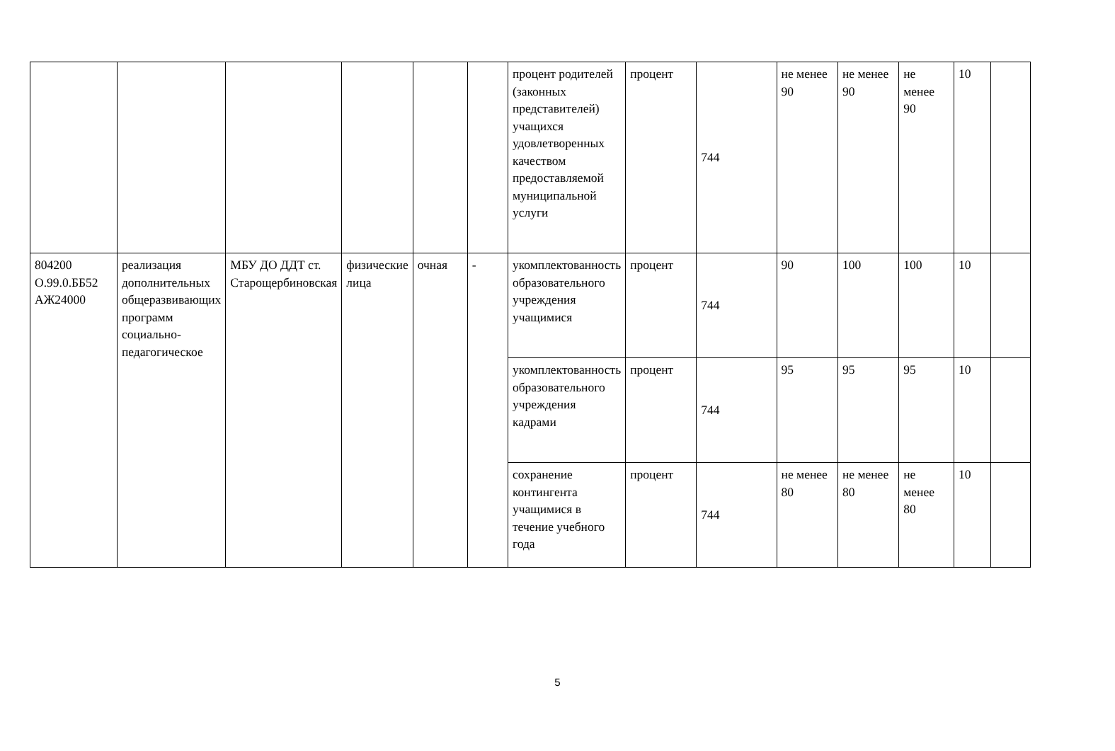| | | | | | | процент родителей (законных представителей) учащихся удовлетворенных качеством предоставляемой муниципальной услуги | процент | 744 | не менее 90 | не менее 90 | не менее 90 | 10 | |
| 804200 О.99.0.ББ52 АЖ24000 | реализация дополнительных общеразвивающих программ социально-педагогическое | МБУ ДО ДДТ ст. Старощербиновская | физические лица | очная | - | укомплектованность образовательного учреждения учащимися | процент | 744 | 90 | 100 | 100 | 10 | |
| | | | | | | укомплектованность образовательного учреждения кадрами | процент | 744 | 95 | 95 | 95 | 10 | |
| | | | | | | сохранение контингента учащимися в течение учебного года | процент | 744 | не менее 80 | не менее 80 | не менее 80 | 10 | |
5